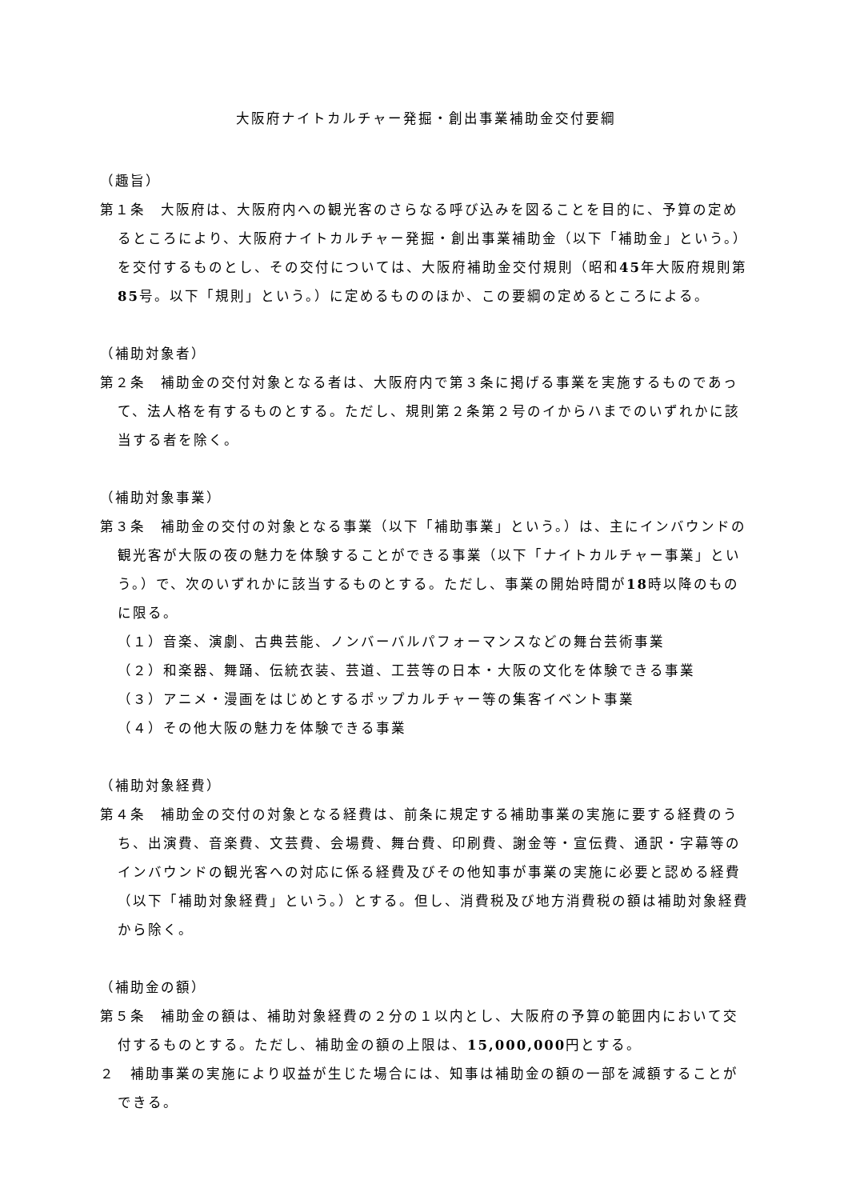大阪府ナイトカルチャー発掘・創出事業補助金交付要綱
（趣旨）
第１条　大阪府は、大阪府内への観光客のさらなる呼び込みを図ることを目的に、予算の定めるところにより、大阪府ナイトカルチャー発掘・創出事業補助金（以下「補助金」という。）を交付するものとし、その交付については、大阪府補助金交付規則（昭和45年大阪府規則第85号。以下「規則」という。）に定めるもののほか、この要綱の定めるところによる。
（補助対象者）
第２条　補助金の交付対象となる者は、大阪府内で第３条に掲げる事業を実施するものであって、法人格を有するものとする。ただし、規則第２条第２号のイからハまでのいずれかに該当する者を除く。
（補助対象事業）
第３条　補助金の交付の対象となる事業（以下「補助事業」という。）は、主にインバウンドの観光客が大阪の夜の魅力を体験することができる事業（以下「ナイトカルチャー事業」という。）で、次のいずれかに該当するものとする。ただし、事業の開始時間が18時以降のものに限る。
（１）音楽、演劇、古典芸能、ノンバーバルパフォーマンスなどの舞台芸術事業
（２）和楽器、舞踊、伝統衣装、芸道、工芸等の日本・大阪の文化を体験できる事業
（３）アニメ・漫画をはじめとするポップカルチャー等の集客イベント事業
（４）その他大阪の魅力を体験できる事業
（補助対象経費）
第４条　補助金の交付の対象となる経費は、前条に規定する補助事業の実施に要する経費のうち、出演費、音楽費、文芸費、会場費、舞台費、印刷費、謝金等・宣伝費、通訳・字幕等のインバウンドの観光客への対応に係る経費及びその他知事が事業の実施に必要と認める経費（以下「補助対象経費」という。）とする。但し、消費税及び地方消費税の額は補助対象経費から除く。
（補助金の額）
第５条　補助金の額は、補助対象経費の２分の１以内とし、大阪府の予算の範囲内において交付するものとする。ただし、補助金の額の上限は、15,000,000円とする。
２　補助事業の実施により収益が生じた場合には、知事は補助金の額の一部を減額することができる。